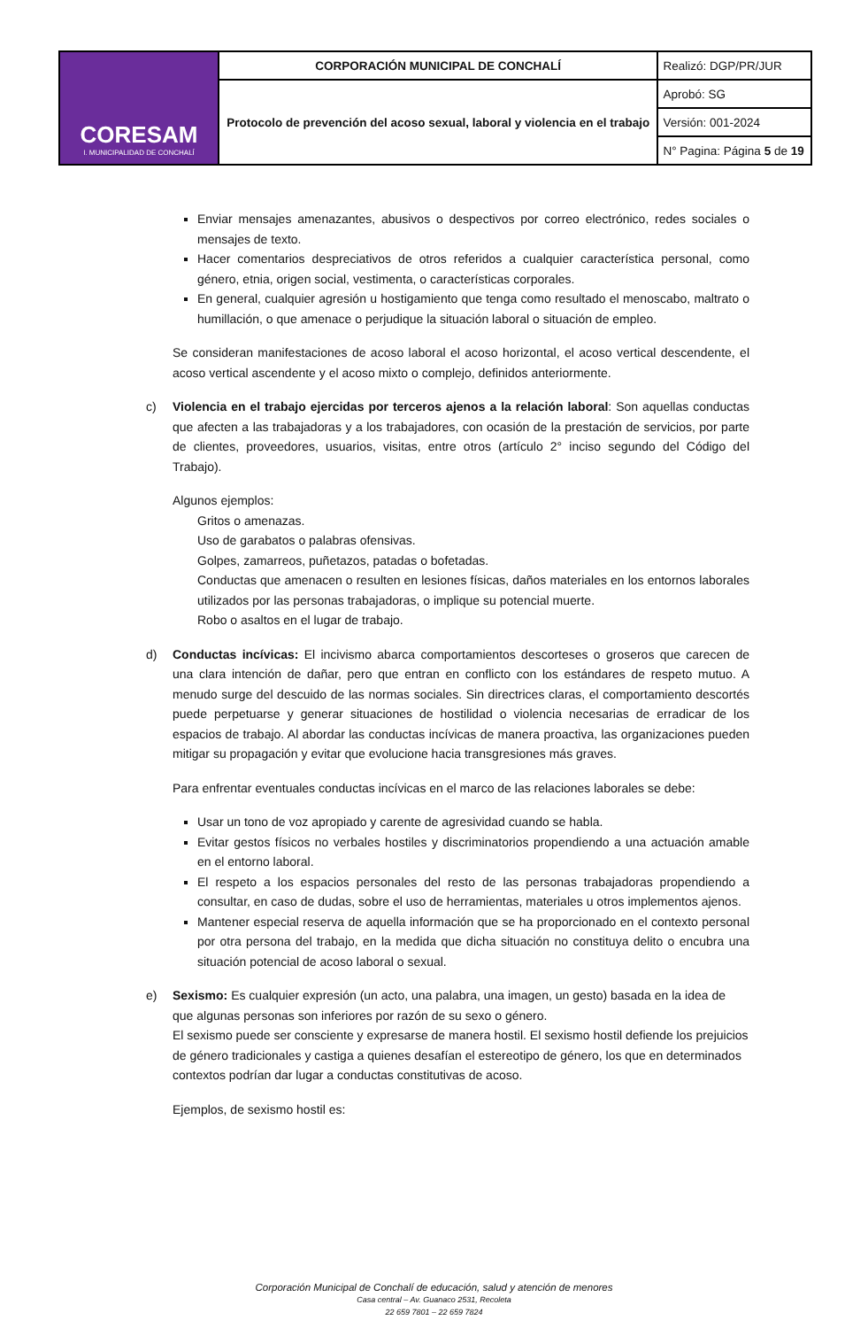| CORESAM I. MUNICIPALIDAD DE CONCHALÍ | CORPORACIÓN MUNICIPAL DE CONCHALÍ | Realizó: DGP/PR/JUR |
| | Protocolo de prevención del acoso sexual, laboral y violencia en el trabajo | Aprobó: SG |
| | | Versión: 001-2024 |
| | | N° Pagina: Página 5 de 19 |
Enviar mensajes amenazantes, abusivos o despectivos por correo electrónico, redes sociales o mensajes de texto.
Hacer comentarios despreciativos de otros referidos a cualquier característica personal, como género, etnia, origen social, vestimenta, o características corporales.
En general, cualquier agresión u hostigamiento que tenga como resultado el menoscabo, maltrato o humillación, o que amenace o perjudique la situación laboral o situación de empleo.
Se consideran manifestaciones de acoso laboral el acoso horizontal, el acoso vertical descendente, el acoso vertical ascendente y el acoso mixto o complejo, definidos anteriormente.
c) Violencia en el trabajo ejercidas por terceros ajenos a la relación laboral: Son aquellas conductas que afecten a las trabajadoras y a los trabajadores, con ocasión de la prestación de servicios, por parte de clientes, proveedores, usuarios, visitas, entre otros (artículo 2° inciso segundo del Código del Trabajo).
Algunos ejemplos:
Gritos o amenazas.
Uso de garabatos o palabras ofensivas.
Golpes, zamarreos, puñetazos, patadas o bofetadas.
Conductas que amenacen o resulten en lesiones físicas, daños materiales en los entornos laborales utilizados por las personas trabajadoras, o implique su potencial muerte.
Robo o asaltos en el lugar de trabajo.
d) Conductas incívicas: El incivismo abarca comportamientos descorteses o groseros que carecen de una clara intención de dañar, pero que entran en conflicto con los estándares de respeto mutuo. A menudo surge del descuido de las normas sociales. Sin directrices claras, el comportamiento descortés puede perpetuarse y generar situaciones de hostilidad o violencia necesarias de erradicar de los espacios de trabajo. Al abordar las conductas incívicas de manera proactiva, las organizaciones pueden mitigar su propagación y evitar que evolucione hacia transgresiones más graves.
Para enfrentar eventuales conductas incívicas en el marco de las relaciones laborales se debe:
Usar un tono de voz apropiado y carente de agresividad cuando se habla.
Evitar gestos físicos no verbales hostiles y discriminatorios propendiendo a una actuación amable en el entorno laboral.
El respeto a los espacios personales del resto de las personas trabajadoras propendiendo a consultar, en caso de dudas, sobre el uso de herramientas, materiales u otros implementos ajenos.
Mantener especial reserva de aquella información que se ha proporcionado en el contexto personal por otra persona del trabajo, en la medida que dicha situación no constituya delito o encubra una situación potencial de acoso laboral o sexual.
e) Sexismo: Es cualquier expresión (un acto, una palabra, una imagen, un gesto) basada en la idea de que algunas personas son inferiores por razón de su sexo o género.
El sexismo puede ser consciente y expresarse de manera hostil. El sexismo hostil defiende los prejuicios de género tradicionales y castiga a quienes desafían el estereotipo de género, los que en determinados contextos podrían dar lugar a conductas constitutivas de acoso.
Ejemplos, de sexismo hostil es:
Corporación Municipal de Conchalí de educación, salud y atención de menores
Casa central – Av. Guanaco 2531, Recoleta
22 659 7801 – 22 659 7824